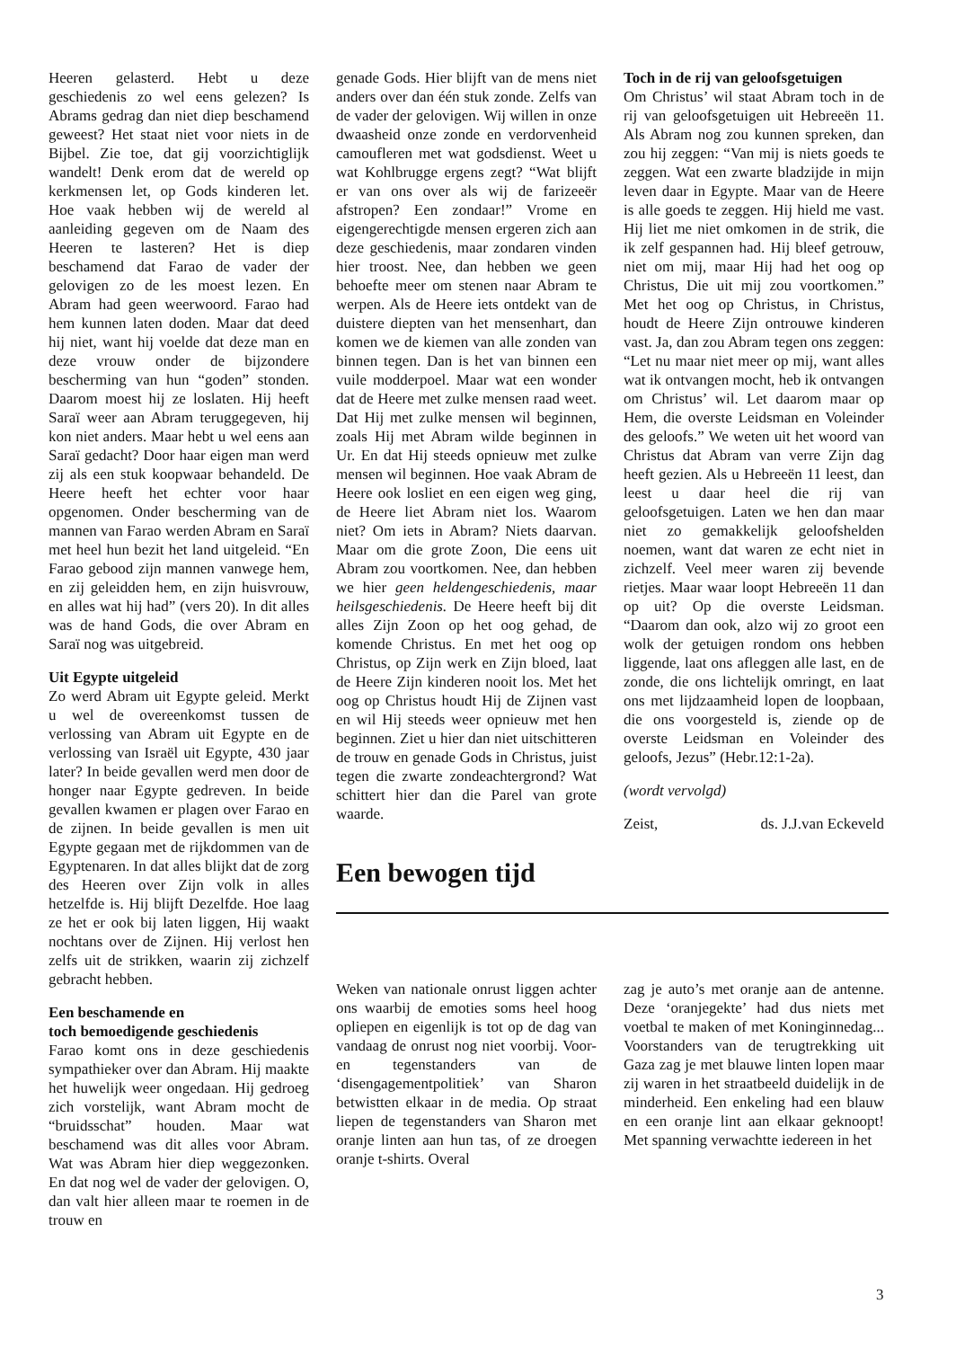Heeren gelasterd. Hebt u deze geschiedenis zo wel eens gelezen? Is Abrams gedrag dan niet diep beschamend geweest? Het staat niet voor niets in de Bijbel. Zie toe, dat gij voorzichtiglijk wandelt! Denk erom dat de wereld op kerkmensen let, op Gods kinderen let. Hoe vaak hebben wij de wereld al aanleiding gegeven om de Naam des Heeren te lasteren? Het is diep beschamend dat Farao de vader der gelovigen zo de les moest lezen. En Abram had geen weerwoord. Farao had hem kunnen laten doden. Maar dat deed hij niet, want hij voelde dat deze man en deze vrouw onder de bijzondere bescherming van hun “goden” stonden. Daarom moest hij ze loslaten. Hij heeft Saraï weer aan Abram teruggegeven, hij kon niet anders. Maar hebt u wel eens aan Saraï gedacht? Door haar eigen man werd zij als een stuk koopwaar behandeld. De Heere heeft het echter voor haar opgenomen. Onder bescherming van de mannen van Farao werden Abram en Saraï met heel hun bezit het land uitgeleid. “En Farao gebood zijn mannen vanwege hem, en zij geleidden hem, en zijn huisvrouw, en alles wat hij had” (vers 20). In dit alles was de hand Gods, die over Abram en Saraï nog was uitgebreid.
Uit Egypte uitgeleid
Zo werd Abram uit Egypte geleid. Merkt u wel de overeenkomst tussen de verlossing van Abram uit Egypte en de verlossing van Israël uit Egypte, 430 jaar later? In beide gevallen werd men door de honger naar Egypte gedreven. In beide gevallen kwamen er plagen over Farao en de zijnen. In beide gevallen is men uit Egypte gegaan met de rijkdommen van de Egyptenaren. In dat alles blijkt dat de zorg des Heeren over Zijn volk in alles hetzelfde is. Hij blijft Dezelfde. Hoe laag ze het er ook bij laten liggen, Hij waakt nochtans over de Zijnen. Hij verlost hen zelfs uit de strikken, waarin zij zichzelf gebracht hebben.
Een beschamende en
toch bemoedigende geschiedenis
Farao komt ons in deze geschiedenis sympathieker over dan Abram. Hij maakte het huwelijk weer ongedaan. Hij gedroeg zich vorstelijk, want Abram mocht de “bruidsschat” houden. Maar wat beschamend was dit alles voor Abram. Wat was Abram hier diep weggezonken. En dat nog wel de vader der gelovigen. O, dan valt hier alleen maar te roemen in de trouw en
genade Gods. Hier blijft van de mens niet anders over dan één stuk zonde. Zelfs van de vader der gelovigen. Wij willen in onze dwaasheid onze zonde en verdorvenheid camoufleren met wat godsdienst. Weet u wat Kohlbrugge ergens zegt? “Wat blijft er van ons over als wij de farizeeër afstropen? Een zondaar!” Vrome en eigengerechtigde mensen ergeren zich aan deze geschiedenis, maar zondaren vinden hier troost. Nee, dan hebben we geen behoefte meer om stenen naar Abram te werpen. Als de Heere iets ontdekt van de duistere diepten van het mensenhart, dan komen we de kiemen van alle zonden van binnen tegen. Dan is het van binnen een vuile modderpoel. Maar wat een wonder dat de Heere met zulke mensen raad weet. Dat Hij met zulke mensen wil beginnen, zoals Hij met Abram wilde beginnen in Ur. En dat Hij steeds opnieuw met zulke mensen wil beginnen. Hoe vaak Abram de Heere ook losliet en een eigen weg ging, de Heere liet Abram niet los. Waarom niet? Om iets in Abram? Niets daarvan. Maar om die grote Zoon, Die eens uit Abram zou voortkomen. Nee, dan hebben we hier geen heldengeschiedenis, maar heilsgeschiedenis. De Heere heeft bij dit alles Zijn Zoon op het oog gehad, de komende Christus. En met het oog op Christus, op Zijn werk en Zijn bloed, laat de Heere Zijn kinderen nooit los. Met het oog op Christus houdt Hij de Zijnen vast en wil Hij steeds weer opnieuw met hen beginnen. Ziet u hier dan niet uitschitteren de trouw en genade Gods in Christus, juist tegen die zwarte zondeachtergrond? Wat schittert hier dan die Parel van grote waarde.
Toch in de rij van geloofsgetuigen
Om Christus’ wil staat Abram toch in de rij van geloofsgetuigen uit Hebreeën 11. Als Abram nog zou kunnen spreken, dan zou hij zeggen: “Van mij is niets goeds te zeggen. Wat een zwarte bladzijde in mijn leven daar in Egypte. Maar van de Heere is alle goeds te zeggen. Hij hield me vast. Hij liet me niet omkomen in de strik, die ik zelf gespannen had. Hij bleef getrouw, niet om mij, maar Hij had het oog op Christus, Die uit mij zou voortkomen.” Met het oog op Christus, in Christus, houdt de Heere Zijn ontrouwe kinderen vast. Ja, dan zou Abram tegen ons zeggen: “Let nu maar niet meer op mij, want alles wat ik ontvangen mocht, heb ik ontvangen om Christus’ wil. Let daarom maar op Hem, die overste Leidsman en Voleinder des geloofs.” We weten uit het woord van Christus dat Abram van verre Zijn dag heeft gezien. Als u Hebreeën 11 leest, dan leest u daar heel die rij van geloofsgetuigen. Laten we hen dan maar niet zo gemakkelijk geloofshelden noemen, want dat waren ze echt niet in zichzelf. Veel meer waren zij bevende rietjes. Maar waar loopt Hebreeën 11 dan op uit? Op die overste Leidsman. “Daarom dan ook, alzo wij zo groot een wolk der getuigen rondom ons hebben liggende, laat ons afleggen alle last, en de zonde, die ons lichtelijk omringt, en laat ons met lijdzaamheid lopen de loopbaan, die ons voorgesteld is, ziende op de overste Leidsman en Voleinder des geloofs, Jezus” (Hebr.12:1-2a).
(wordt vervolgd)
Zeist, ds. J.J.van Eckeveld
Een bewogen tijd
Weken van nationale onrust liggen achter ons waarbij de emoties soms heel hoog opliepen en eigenlijk is tot op de dag van vandaag de onrust nog niet voorbij. Voor- en tegenstanders van de ‘disengagementpolitiek’ van Sharon betwistten elkaar in de media. Op straat liepen de tegenstanders van Sharon met oranje linten aan hun tas, of ze droegen oranje t-shirts. Overal
zag je auto’s met oranje aan de antenne. Deze ‘oranjegekte’ had dus niets met voetbal te maken of met Koninginnedag... Voorstanders van de terugtrekking uit Gaza zag je met blauwe linten lopen maar zij waren in het straatbeeld duidelijk in de minderheid. Een enkeling had een blauw en een oranje lint aan elkaar geknoopt! Met spanning verwachtte iedereen in het
3